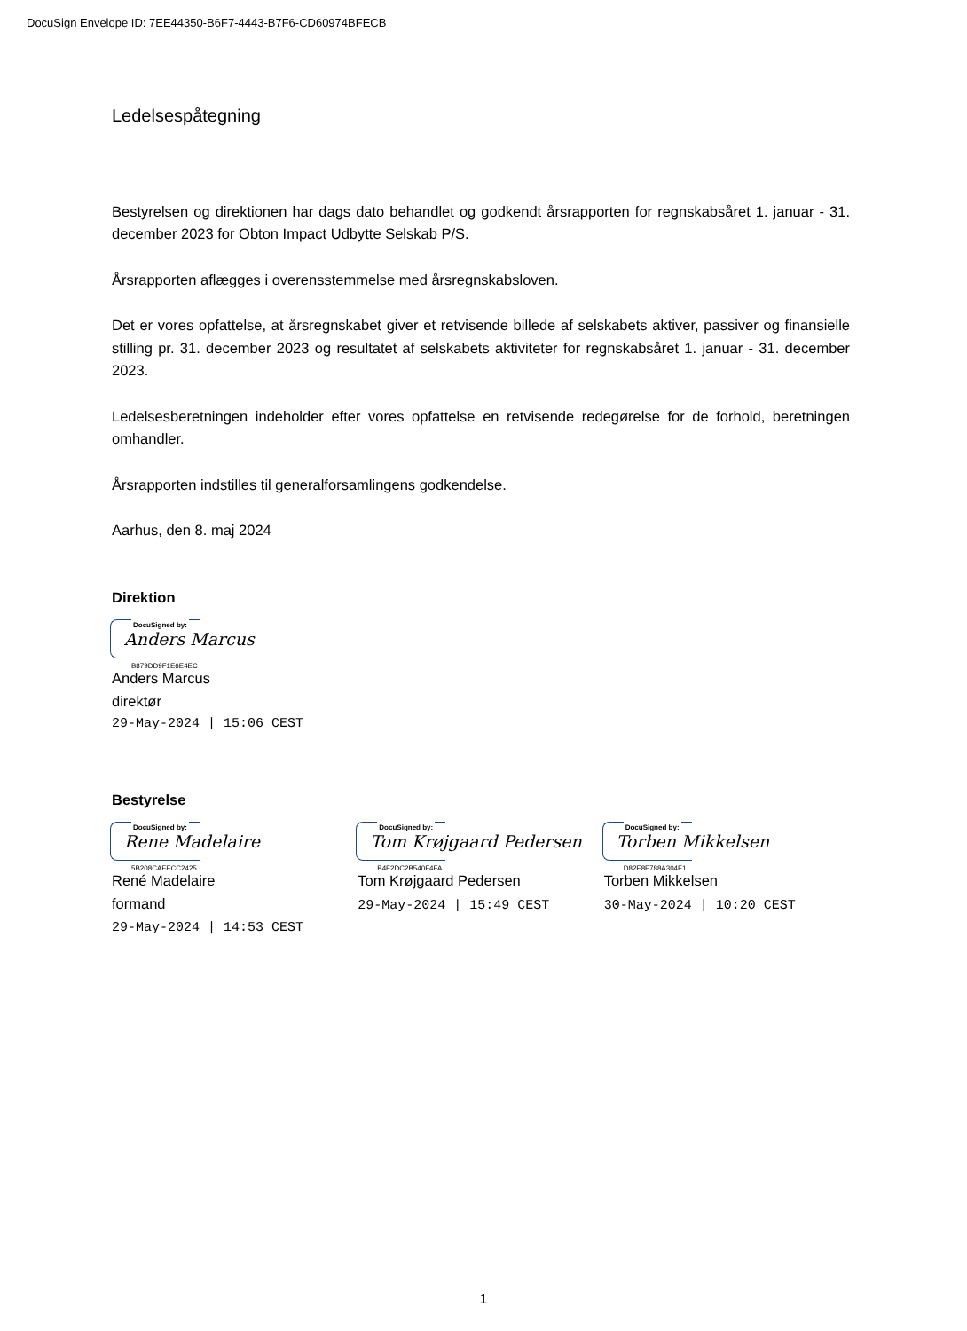DocuSign Envelope ID: 7EE44350-B6F7-4443-B7F6-CD60974BFECB
Ledelsespåtegning
Bestyrelsen og direktionen har dags dato behandlet og godkendt årsrapporten for regnskabsåret 1. januar - 31. december 2023 for Obton Impact Udbytte Selskab P/S.
Årsrapporten aflægges i overensstemmelse med årsregnskabsloven.
Det er vores opfattelse, at årsregnskabet giver et retvisende billede af selskabets aktiver, passiver og finansielle stilling pr. 31. december 2023 og resultatet af selskabets aktiviteter for regnskabsåret 1. januar - 31. december 2023.
Ledelsesberetningen indeholder efter vores opfattelse en retvisende redegørelse for de forhold, beretningen omhandler.
Årsrapporten indstilles til generalforsamlingens godkendelse.
Aarhus, den 8. maj 2024
Direktion
DocuSigned by:
Anders Marcus
B879DD9F1E6E4EC
Anders Marcus
direktør
29-May-2024 | 15:06 CEST
Bestyrelse
DocuSigned by:
Rene Madelaire
5B208CAFECC2425...
René Madelaire
formand
29-May-2024 | 14:53 CEST
DocuSigned by:
Tom Krøjgaard Pedersen
B4F2DC2B540F4FA...
Tom Krøjgaard Pedersen
29-May-2024 | 15:49 CEST
DocuSigned by:
Torben Mikkelsen
D82E8F788A304F1...
Torben Mikkelsen
30-May-2024 | 10:20 CEST
1